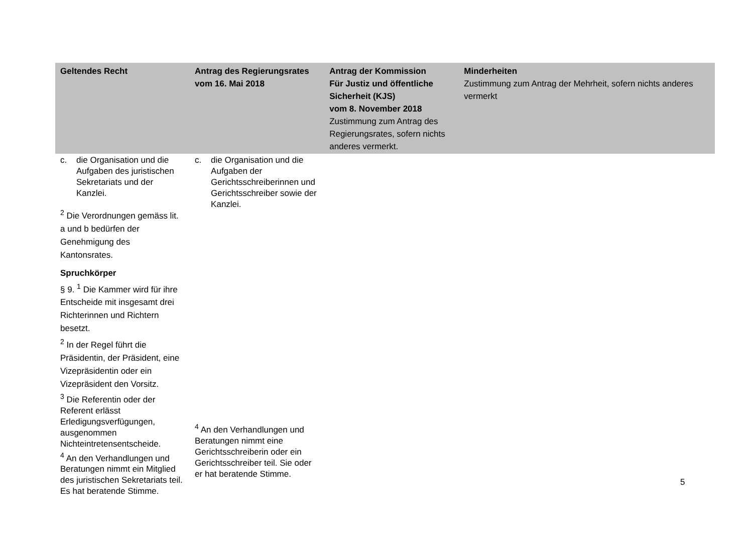| Geltendes Recht | Antrag des Regierungsrates vom 16. Mai 2018 | Antrag der Kommission Für Justiz und öffentliche Sicherheit (KJS) vom 8. November 2018 Zustimmung zum Antrag des Regierungsrates, sofern nichts anderes vermerkt. | Minderheiten Zustimmung zum Antrag der Mehrheit, sofern nichts anderes vermerkt |
| --- | --- | --- | --- |
| c. die Organisation und die Aufgaben des juristischen Sekretariats und der Kanzlei. <sup>2</sup> Die Verordnungen gemäss lit. a und b bedürfen der Genehmigung des Kantonsrates. Spruchkörper § 9. <sup>1</sup> Die Kammer wird für ihre Entscheide mit insgesamt drei Richterinnen und Richtern besetzt. <sup>2</sup> In der Regel führt die Präsidentin, der Präsident, eine Vizepräsidentin oder ein Vizepräsident den Vorsitz. <sup>3</sup> Die Referentin oder der Referent erlässt Erledigungsverfügungen, ausgenommen Nichteintretensentscheide. <sup>4</sup> An den Verhandlungen und Beratungen nimmt ein Mitglied des juristischen Sekretariats teil. Es hat beratende Stimme. | c. die Organisation und die Aufgaben der Gerichtsschreiberinnen und Gerichtsschreiber sowie der Kanzlei. <sup>4</sup> An den Verhandlungen und Beratungen nimmt eine Gerichtsschreiberin oder ein Gerichtsschreiber teil. Sie oder er hat beratende Stimme. | | |
5